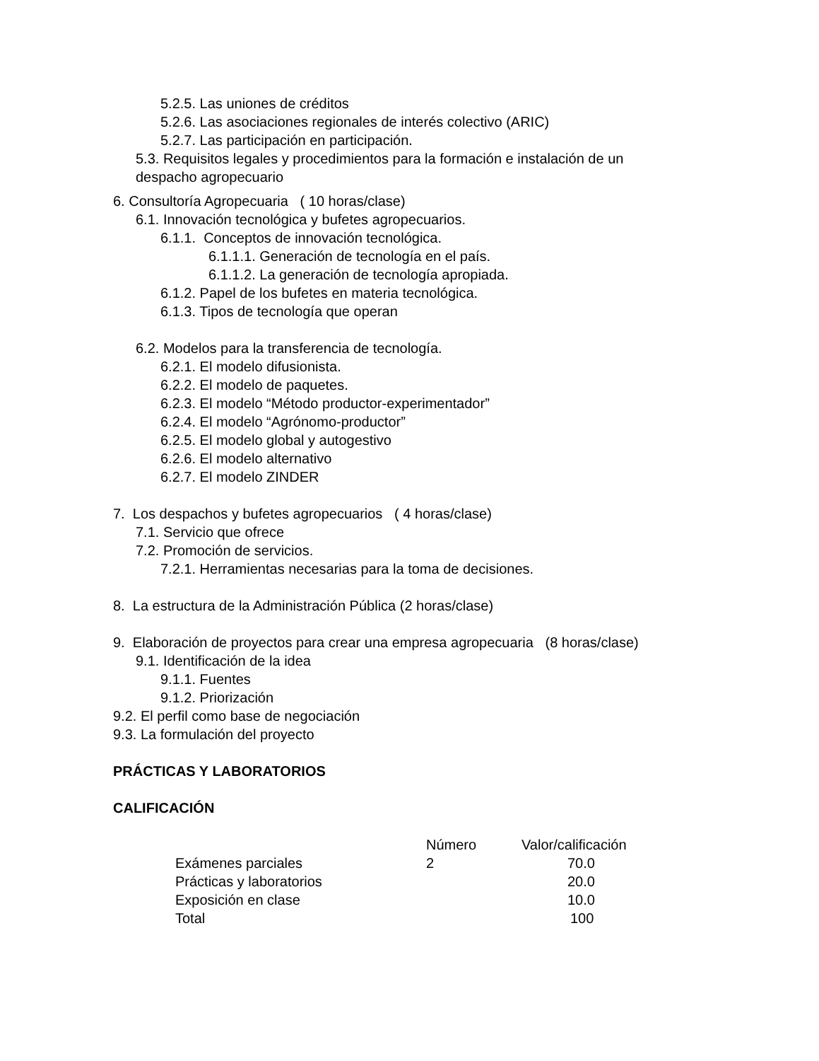5.2.5. Las uniones de créditos
5.2.6. Las asociaciones regionales de interés colectivo (ARIC)
5.2.7. Las participación en participación.
5.3. Requisitos legales y procedimientos para la formación e instalación de un
despacho agropecuario
6. Consultoría Agropecuaria ( 10 horas/clase)
6.1. Innovación tecnológica y bufetes agropecuarios.
6.1.1. Conceptos de innovación tecnológica.
6.1.1.1. Generación de tecnología en el país.
6.1.1.2. La generación de tecnología apropiada.
6.1.2. Papel de los bufetes en materia tecnológica.
6.1.3. Tipos de tecnología que operan
6.2. Modelos para la transferencia de tecnología.
6.2.1. El modelo difusionista.
6.2.2. El modelo de paquetes.
6.2.3. El modelo “Método productor-experimentador”
6.2.4. El modelo “Agrónomo-productor”
6.2.5. El modelo global y autogestivo
6.2.6. El modelo alternativo
6.2.7. El modelo ZINDER
7. Los despachos y bufetes agropecuarios ( 4 horas/clase)
7.1. Servicio que ofrece
7.2. Promoción de servicios.
7.2.1. Herramientas necesarias para la toma de decisiones.
8. La estructura de la Administración Pública (2 horas/clase)
9. Elaboración de proyectos para crear una empresa agropecuaria (8 horas/clase)
9.1. Identificación de la idea
9.1.1. Fuentes
9.1.2. Priorización
9.2. El perfil como base de negociación
9.3. La formulación del proyecto
PRÁCTICAS Y LABORATORIOS
CALIFICACIÓN
| | Número | Valor/calificación |
| --- | --- | --- |
| Exámenes parciales | 2 | 70.0 |
| Prácticas y laboratorios | | 20.0 |
| Exposición en clase | | 10.0 |
| Total | | 100 |